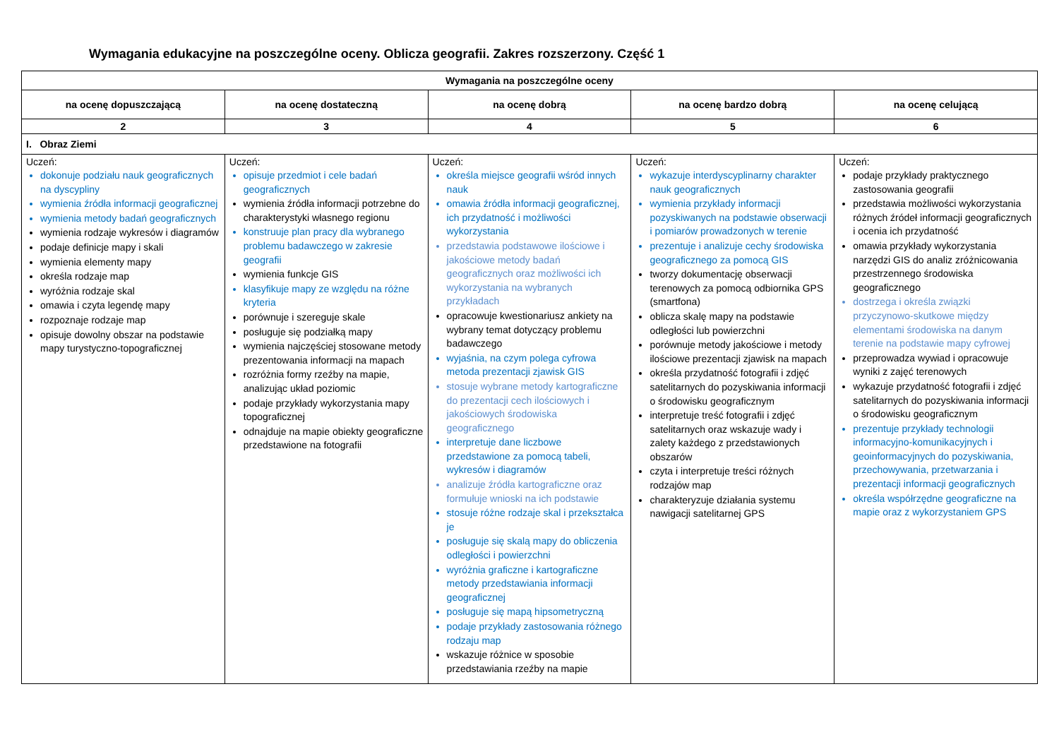Wymagania edukacyjne na poszczególne oceny. Oblicza geografii. Zakres rozszerzony. Część 1
| Wymagania na poszczególne oceny | | | | |
| --- | --- | --- | --- | --- |
| na ocenę dopuszczającą | na ocenę dostateczną | na ocenę dobrą | na ocenę bardzo dobrą | na ocenę celującą |
| 2 | 3 | 4 | 5 | 6 |
| I. Obraz Ziemi | | | | |
| Uczeń: dokonuje podziału nauk geograficznych na dyscypliny wymienia źródła informacji geograficznej wymienia metody badań geograficznych wymienia rodzaje wykresów i diagramów podaje definicje mapy i skali wymienia elementy mapy określa rodzaje map wyróżnia rodzaje skal omawia i czyta legendę mapy rozpoznaje rodzaje map opisuje dowolny obszar na podstawie mapy turystyczno-topograficznej | Uczeń: opisuje przedmiot i cele badań geograficznych wymienia źródła informacji potrzebne do charakterystyki własnego regionu konstruuje plan pracy dla wybranego problemu badawczego w zakresie geografii wymienia funkcje GIS klasyfikuje mapy ze względu na różne kryteria porównuje i szereguje skale posługuje się podziałką mapy wymienia najczęściej stosowane metody prezentowania informacji na mapach rozróżnia formy rzeźby na mapie, analizując układ poziomic podaje przykłady wykorzystania mapy topograficznej odnajduje na mapie obiekty geograficzne przedstawione na fotografii | Uczeń: określa miejsce geografii wśród innych nauk omawia źródła informacji geograficznej, ich przydatność i możliwości wykorzystania przedstawia podstawowe ilościowe i jakościowe metody badań geograficznych oraz możliwości ich wykorzystania na wybranych przykładach opracowuje kwestionariusz ankiety na wybrany temat dotyczący problemu badawczego wyjaśnia, na czym polega cyfrowa metoda prezentacji zjawisk GIS stosuje wybrane metody kartograficzne do prezentacji cech ilościowych i jakościowych środowiska geograficznego interpretuje dane liczbowe przedstawione za pomocą tabeli, wykresów i diagramów analizuje źródła kartograficzne oraz formułuje wnioski na ich podstawie stosuje różne rodzaje skal i przekształca je posługuje się skalą mapy do obliczenia odległości i powierzchni wyróżnia graficzne i kartograficzne metody przedstawiania informacji geograficznej posługuje się mapą hipsometryczną podaje przykłady zastosowania różnego rodzaju map wskazuje różnice w sposobie przedstawiania rzeźby na mapie | Uczeń: wykazuje interdyscyplinarny charakter nauk geograficznych wymienia przykłady informacji pozyskiwanych na podstawie obserwacji i pomiarów prowadzonych w terenie prezentuje i analizuje cechy środowiska geograficznego za pomocą GIS tworzy dokumentację obserwacji terenowych za pomocą odbiornika GPS (smartfona) oblicza skalę mapy na podstawie odległości lub powierzchni porównuje metody jakościowe i metody ilościowe prezentacji zjawisk na mapach określa przydatność fotografii i zdjęć satelitarnych do pozyskiwania informacji o środowisku geograficznym interpretuje treść fotografii i zdjęć satelitarnych oraz wskazuje wady i zalety każdego z przedstawionych obszarów czyta i interpretuje treści różnych rodzajów map charakteryzuje działania systemu nawigacji satelitarnej GPS | Uczeń: podaje przykłady praktycznego zastosowania geografii przedstawia możliwości wykorzystania różnych źródeł informacji geograficznych i ocenia ich przydatność omawia przykłady wykorzystania narzędzi GIS do analiz zróżnicowania przestrzennego środowiska geograficznego dostrzega i określa związki przyczynowo-skutkowe między elementami środowiska na danym terenie na podstawie mapy cyfrowej przeprowadza wywiad i opracowuje wyniki z zajęć terenowych wykazuje przydatność fotografii i zdjęć satelitarnych do pozyskiwania informacji o środowisku geograficznym prezentuje przykłady technologii informacyjno-komunikacyjnych i geoinformacyjnych do pozyskiwania, przechowywania, przetwarzania i prezentacji informacji geograficznych określa współrzędne geograficzne na mapie oraz z wykorzystaniem GPS |